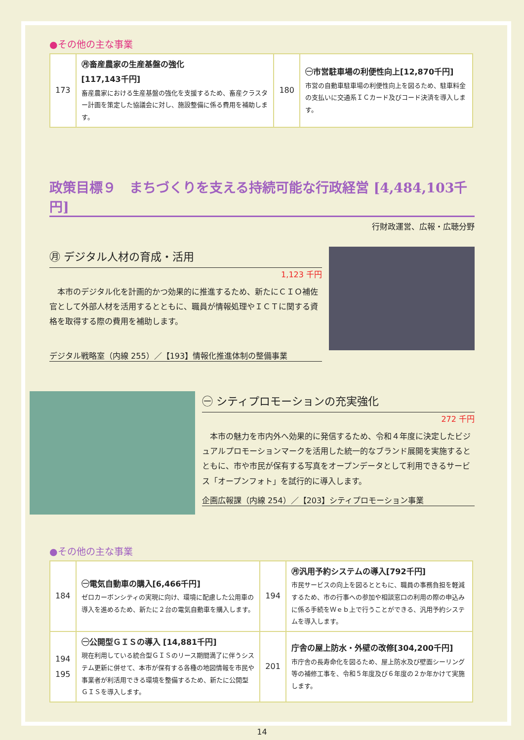●その他の主な事業
| 173 | ㊊畜産農家の生産基盤の強化 [117,143千円] 畜産農家における生産基盤の強化を支援するため、畜産クラスター計画を策定した協議会に対し、施設整備に係る費用を補助します。 | 180 | ㊀市営駐車場の利便性向上[12,870千円] 市営の自動車駐車場の利便性向上を図るため、駐車料金の支払いに交通系ＩＣカード及びコード決済を導入します。 |
政策目標９　まちづくりを支える持続可能な行政経営 [4,484,103千円]
行財政運営、広報・広聴分野
㊊ デジタル人材の育成・活用
1,123 千円
　本市のデジタル化を計画的かつ効果的に推進するため、新たにＣＩＯ補佐官として外部人材を活用するとともに、職員が情報処理やＩＣＴに関する資格を取得する際の費用を補助します。
デジタル戦略室（内線 255）／【193】情報化推進体制の整備事業
㊀ シティプロモーションの充実強化
272 千円
　本市の魅力を市内外へ効果的に発信するため、令和４年度に決定したビジュアルプロモーションマークを活用した統一的なブランド展開を実施するとともに、市や市民が保有する写真をオープンデータとして利用できるサービス「オープンフォト」を試行的に導入します。
企画広報課（内線 254）／【203】シティプロモーション事業
●その他の主な事業
| 184 | ㊀電気自動車の購入[6,466千円] ゼロカーボンシティの実現に向け、環境に配慮した公用車の導入を進めるため、新たに２台の電気自動車を購入します。 | 194 | ㊊汎用予約システムの導入[792千円] 市民サービスの向上を図るとともに、職員の事務負担を軽減するため、市の行事への参加や相談窓口の利用の際の申込みに係る手続をＷｅｂ上で行うことができる、汎用予約システムを導入します。 |
| 194 195 | ㊀公開型ＧＩＳの導入 [14,881千円] 現在利用している統合型ＧＩＳのリース期間満了に伴うシステム更新に併せて、本市が保有する各種の地図情報を市民や事業者が利活用できる環境を整備するため、新たに公開型ＧＩＳを導入します。 | 201 | 庁舎の屋上防水・外壁の改修[304,200千円] 市庁舎の長寿命化を図るため、屋上防水及び壁面シーリング等の補修工事を、令和５年度及び６年度の２か年かけて実施します。 |
14